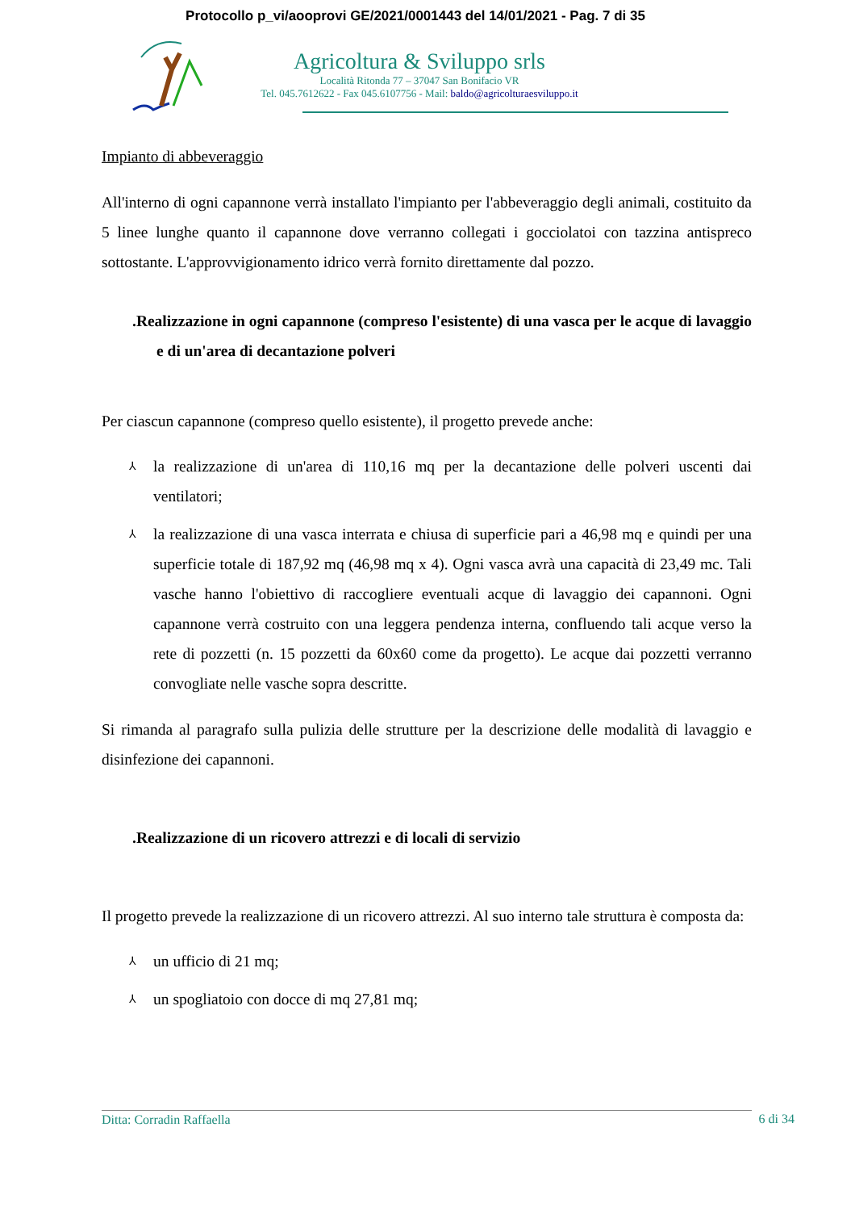Protocollo p_vi/aooprovi GE/2021/0001443 del 14/01/2021 - Pag. 7 di 35
Agricoltura & Sviluppo srls
Località Ritonda 77 – 37047 San Bonifacio VR
Tel. 045.7612622 - Fax 045.6107756 - Mail: baldo@agricolturaesviluppo.it
Impianto di abbeveraggio
All'interno di ogni capannone verrà installato l'impianto per l'abbeveraggio degli animali, costituito da 5 linee lunghe quanto il capannone dove verranno collegati i gocciolatoi con tazzina antispreco sottostante. L'approvvigionamento idrico verrà fornito direttamente dal pozzo.
.Realizzazione in ogni capannone (compreso l'esistente) di una vasca per le acque di lavaggio e di un'area di decantazione polveri
Per ciascun capannone (compreso quello esistente), il progetto prevede anche:
⅄ la realizzazione di un'area di 110,16 mq per la decantazione delle polveri uscenti dai ventilatori;
⅄ la realizzazione di una vasca interrata e chiusa di superficie pari a 46,98 mq e quindi per una superficie totale di 187,92 mq (46,98 mq x 4). Ogni vasca avrà una capacità di 23,49 mc. Tali vasche hanno l'obiettivo di raccogliere eventuali acque di lavaggio dei capannoni. Ogni capannone verrà costruito con una leggera pendenza interna, confluendo tali acque verso la rete di pozzetti (n. 15 pozzetti da 60x60 come da progetto). Le acque dai pozzetti verranno convogliate nelle vasche sopra descritte.
Si rimanda al paragrafo sulla pulizia delle strutture per la descrizione delle modalità di lavaggio e disinfezione dei capannoni.
.Realizzazione di un ricovero attrezzi e di locali di servizio
Il progetto prevede la realizzazione di un ricovero attrezzi. Al suo interno tale struttura è composta da:
⅄ un ufficio di 21 mq;
⅄ un spogliatoio con docce di mq 27,81 mq;
Ditta: Corradin Raffaella
6 di 34